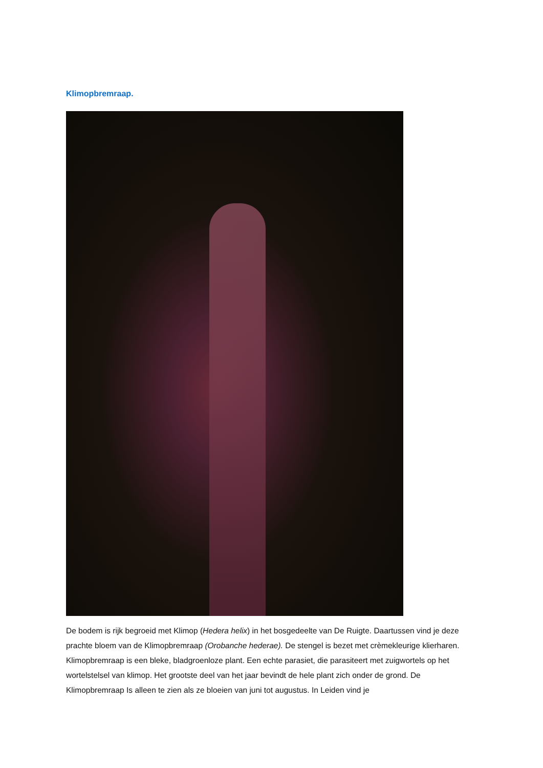Klimopbremraap.
De bodem is rijk begroeid met Klimop (Hedera helix) in het bosgedeelte van De Ruigte. Daartussen vind je deze prachte bloem van de Klimopbremraap (Orobanche hederae). De stengel is bezet met crèmekleurige klierharen. Klimopbremraap is een bleke, bladgroenloze plant. Een echte parasiet, die parasiteert met zuigwortels op het wortelstelsel van klimop. Het grootste deel van het jaar bevindt de hele plant zich onder de grond. De Klimopbremraap Is alleen te zien als ze bloeien van juni tot augustus. In Leiden vind je